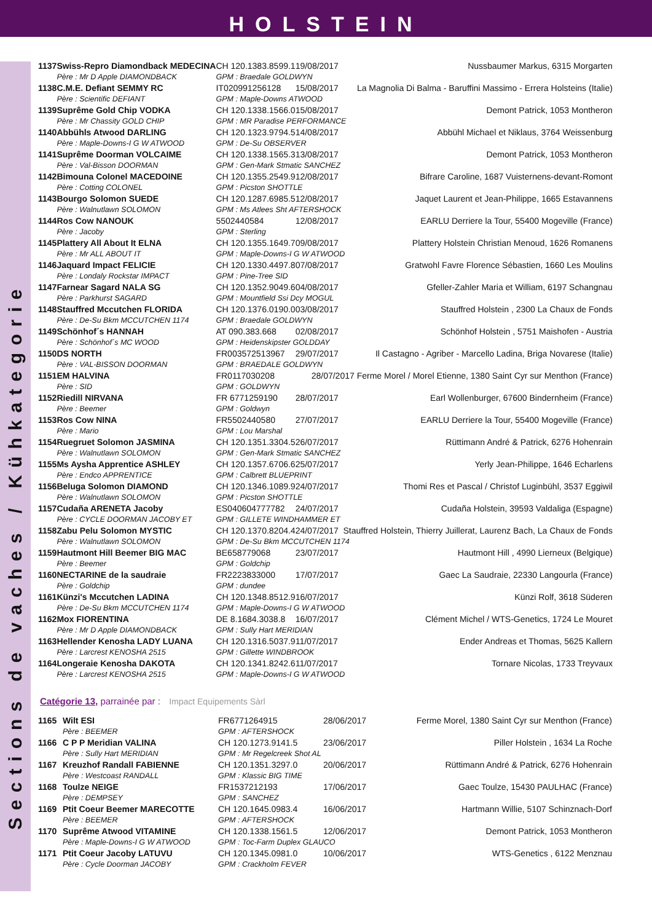HOLSTEIN
Sections de vaches / Kühkategorie
| 1137 | Swiss-Repro Diamondback MEDECINA | CH 120.1383.8599.1 | 19/08/2017 | Nussbaumer Markus, 6315 Morgarten |
| | Père : Mr D Apple DIAMONDBACK | GPM : Braedale GOLDWYN | | |
| 1138 | C.M.E. Defiant SEMMY RC | IT020991256128 | 15/08/2017 | La Magnolia Di Balma - Baruffini Massimo - Errera Holsteins (Italie) |
| | Père : Scientific DEFIANT | GPM : Maple-Downs ATWOOD | | |
| 1139 | Suprême Gold Chip VODKA | CH 120.1338.1566.0 | 15/08/2017 | Demont Patrick, 1053 Montheron |
| | Père : Mr Chassity GOLD CHIP | GPM : MR Paradise PERFORMANCE | | |
| 1140 | Abbühls Atwood DARLING | CH 120.1323.9794.5 | 14/08/2017 | Abbühl Michael et Niklaus, 3764 Weissenburg |
| | Père : Maple-Downs-I G W ATWOOD | GPM : De-Su OBSERVER | | |
| 1141 | Suprême Doorman VOLCAIME | CH 120.1338.1565.3 | 13/08/2017 | Demont Patrick, 1053 Montheron |
| | Père : Val-Bisson DOORMAN | GPM : Gen-Mark Stmatic SANCHEZ | | |
| 1142 | Bimouna Colonel MACEDOINE | CH 120.1355.2549.9 | 12/08/2017 | Bifrare Caroline, 1687 Vuisternens-devant-Romont |
| | Père : Cotting COLONEL | GPM : Picston SHOTTLE | | |
| 1143 | Bourgo Solomon SUEDE | CH 120.1287.6985.5 | 12/08/2017 | Jaquet Laurent et Jean-Philippe, 1665 Estavannens |
| | Père : Walnutlawn SOLOMON | GPM : Ms Atlees Sht AFTERSHOCK | | |
| 1144 | Ros Cow NANOUK | 5502440584 | 12/08/2017 | EARLU Derriere la Tour, 55400 Mogeville (France) |
| | Père : Jacoby | GPM : Sterling | | |
| 1145 | Plattery All About It ELNA | CH 120.1355.1649.7 | 09/08/2017 | Plattery Holstein Christian Menoud, 1626 Romanens |
| | Père : Mr ALL ABOUT IT | GPM : Maple-Downs-I G W ATWOOD | | |
| 1146 | Jaquard Impact FELICIE | CH 120.1330.4497.8 | 07/08/2017 | Gratwohl Favre Florence Sébastien, 1660 Les Moulins |
| | Père : Londaly Rockstar IMPACT | GPM : Pine-Tree SID | | |
| 1147 | Farnear Sagard NALA SG | CH 120.1352.9049.6 | 04/08/2017 | Gfeller-Zahler Maria et William, 6197 Schangnau |
| | Père : Parkhurst SAGARD | GPM : Mountfield Ssi Dcy MOGUL | | |
| 1148 | Stauffred Mccutchen FLORIDA | CH 120.1376.0190.0 | 03/08/2017 | Stauffred Holstein , 2300 La Chaux de Fonds |
| | Père : De-Su Bkm MCCUTCHEN 1174 | GPM : Braedale GOLDWYN | | |
| 1149 | Schönhof´s HANNAH | AT 090.383.668 | 02/08/2017 | Schönhof Holstein , 5751 Maishofen - Austria |
| | Père : Schönhof´s MC WOOD | GPM : Heidenskipster GOLDDAY | | |
| 1150 | DS NORTH | FR003572513967 | 29/07/2017 | Il Castagno - Agriber - Marcello Ladina, Briga Novarese (Italie) |
| | Père : VAL-BISSON DOORMAN | GPM : BRAEDALE GOLDWYN | | |
| 1151 | EM HALVINA | FR0117030208 | 28/07/2017 Ferme Morel / Morel Etienne, 1380 Saint Cyr sur Menthon (France) | |
| | Père : SID | GPM : GOLDWYN | | |
| 1152 | Riedill NIRVANA | FR 6771259190 | 28/07/2017 | Earl Wollenburger, 67600 Bindernheim (France) |
| | Père : Beemer | GPM : Goldwyn | | |
| 1153 | Ros Cow NINA | FR5502440580 | 27/07/2017 | EARLU Derriere la Tour, 55400 Mogeville (France) |
| | Père : Mario | GPM : Lou Marshal | | |
| 1154 | Ruegruet Solomon JASMINA | CH 120.1351.3304.5 | 26/07/2017 | Rüttimann André & Patrick, 6276 Hohenrain |
| | Père : Walnutlawn SOLOMON | GPM : Gen-Mark Stmatic SANCHEZ | | |
| 1155 | Ms Aysha Apprentice ASHLEY | CH 120.1357.6706.6 | 25/07/2017 | Yerly Jean-Philippe, 1646 Echarlens |
| | Père : Endco APPRENTICE | GPM : Calbrett BLUEPRINT | | |
| 1156 | Beluga Solomon DIAMOND | CH 120.1346.1089.9 | 24/07/2017 | Thomi Res et Pascal / Christof Luginbühl, 3537 Eggiwil |
| | Père : Walnutlawn SOLOMON | GPM : Picston SHOTTLE | | |
| 1157 | Cudaña ARENETA Jacoby | ES040604777782 | 24/07/2017 | Cudaña Holstein, 39593 Valdaliga (Espagne) |
| | Père : CYCLE DOORMAN JACOBY ET | GPM : GILLETE WINDHAMMER ET | | |
| 1158 | Zabu Pelu Solomon MYSTIC | CH 120.1370.8204.4 | 24/07/2017 Stauffred Holstein, Thierry Juillerat, Laurenz Bach, La Chaux de Fonds | |
| | Père : Walnutlawn SOLOMON | GPM : De-Su Bkm MCCUTCHEN 1174 | | |
| 1159 | Hautmont Hill Beemer BIG MAC | BE658779068 | 23/07/2017 | Hautmont Hill , 4990 Lierneux (Belgique) |
| | Père : Beemer | GPM : Goldchip | | |
| 1160 | NECTARINE de la saudraie | FR2223833000 | 17/07/2017 | Gaec La Saudraie, 22330 Langourla (France) |
| | Père : Goldchip | GPM : dundee | | |
| 1161 | Künzi's Mccutchen LADINA | CH 120.1348.8512.9 | 16/07/2017 | Künzi Rolf, 3618 Süderen |
| | Père : De-Su Bkm MCCUTCHEN 1174 | GPM : Maple-Downs-I G W ATWOOD | | |
| 1162 | Mox FIORENTINA | DE 8.1684.3038.8 | 16/07/2017 | Clément Michel / WTS-Genetics, 1724 Le Mouret |
| | Père : Mr D Apple DIAMONDBACK | GPM : Sully Hart MERIDIAN | | |
| 1163 | Hellender Kenosha LADY LUANA | CH 120.1316.5037.9 | 11/07/2017 | Ender Andreas et Thomas, 5625 Kallern |
| | Père : Larcrest KENOSHA 2515 | GPM : Gillette WINDBROOK | | |
| 1164 | Longeraie Kenosha DAKOTA | CH 120.1341.8242.6 | 11/07/2017 | Tornare Nicolas, 1733 Treyvaux |
| | Père : Larcrest KENOSHA 2515 | GPM : Maple-Downs-I G W ATWOOD | | |
Catégorie 13, parrainée par : Impact Equipements Sàrl
| 1165 | Wilt ESI | FR6771264915 | 28/06/2017 | Ferme Morel, 1380 Saint Cyr sur Menthon (France) |
| | Père : BEEMER | GPM : AFTERSHOCK | | |
| 1166 | C P P Meridian VALINA | CH 120.1273.9141.5 | 23/06/2017 | Piller Holstein , 1634 La Roche |
| | Père : Sully Hart MERIDIAN | GPM : Mr Regelcreek Shot AL | | |
| 1167 | Kreuzhof Randall FABIENNE | CH 120.1351.3297.0 | 20/06/2017 | Rüttimann André & Patrick, 6276 Hohenrain |
| | Père : Westcoast RANDALL | GPM : Klassic BIG TIME | | |
| 1168 | Toulze NEIGE | FR1537212193 | 17/06/2017 | Gaec Toulze, 15430 PAULHAC (France) |
| | Père : DEMPSEY | GPM : SANCHEZ | | |
| 1169 | Ptit Coeur Beemer MARECOTTE | CH 120.1645.0983.4 | 16/06/2017 | Hartmann Willie, 5107 Schinznach-Dorf |
| | Père : BEEMER | GPM : AFTERSHOCK | | |
| 1170 | Suprême Atwood VITAMINE | CH 120.1338.1561.5 | 12/06/2017 | Demont Patrick, 1053 Montheron |
| | Père : Maple-Downs-I G W ATWOOD | GPM : Toc-Farm Duplex GLAUCO | | |
| 1171 | Ptit Coeur Jacoby LATUVU | CH 120.1345.0981.0 | 10/06/2017 | WTS-Genetics , 6122 Menznau |
| | Père : Cycle Doorman JACOBY | GPM : Crackholm FEVER | | |